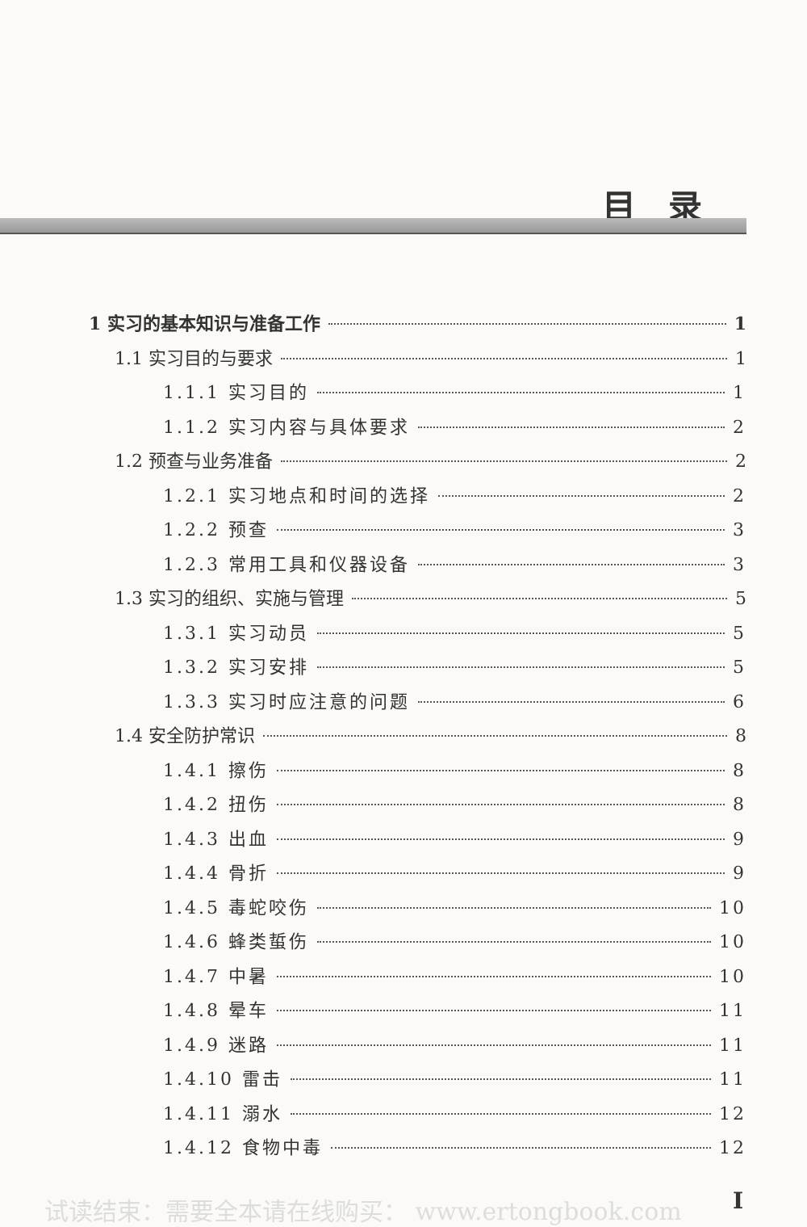目录
1 实习的基本知识与准备工作 1
1.1 实习目的与要求 1
1.1.1 实习目的 1
1.1.2 实习内容与具体要求 2
1.2 预查与业务准备 2
1.2.1 实习地点和时间的选择 2
1.2.2 预查 3
1.2.3 常用工具和仪器设备 3
1.3 实习的组织、实施与管理 5
1.3.1 实习动员 5
1.3.2 实习安排 5
1.3.3 实习时应注意的问题 6
1.4 安全防护常识 8
1.4.1 擦伤 8
1.4.2 扭伤 8
1.4.3 出血 9
1.4.4 骨折 9
1.4.5 毒蛇咬伤 10
1.4.6 蜂类蜇伤 10
1.4.7 中暑 10
1.4.8 晕车 11
1.4.9 迷路 11
1.4.10 雷击 11
1.4.11 溺水 12
1.4.12 食物中毒 12
试读结束：需要全本请在线购买： www.ertongbook.com
I